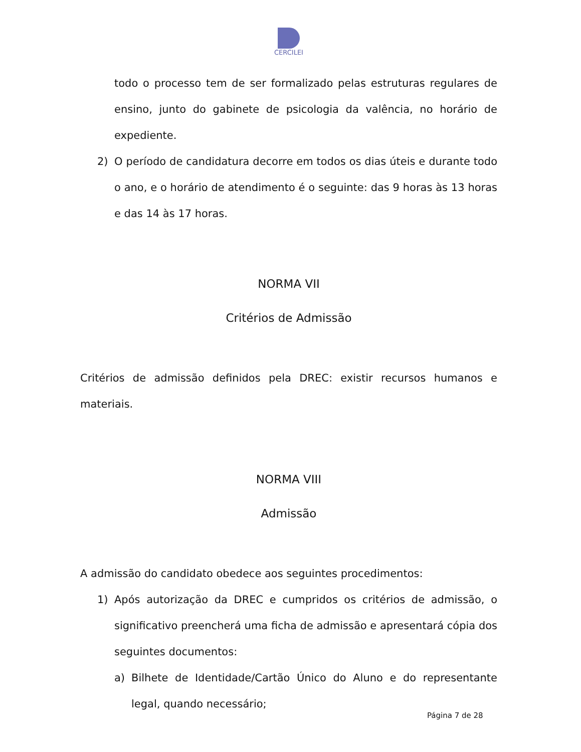CERCILEI
todo o processo tem de ser formalizado pelas estruturas regulares de ensino, junto do gabinete de psicologia da valência, no horário de expediente.
2) O período de candidatura decorre em todos os dias úteis e durante todo o ano, e o horário de atendimento é o seguinte: das 9 horas às 13 horas e das 14 às 17 horas.
NORMA VII
Critérios de Admissão
Critérios de admissão definidos pela DREC: existir recursos humanos e materiais.
NORMA VIII
Admissão
A admissão do candidato obedece aos seguintes procedimentos:
1) Após autorização da DREC e cumpridos os critérios de admissão, o significativo preencherá uma ficha de admissão e apresentará cópia dos seguintes documentos:
a) Bilhete de Identidade/Cartão Único do Aluno e do representante legal, quando necessário;
Página 7 de 28